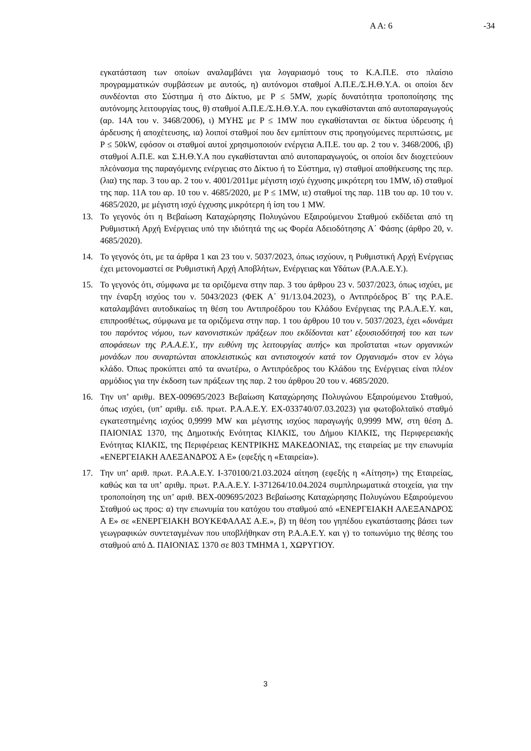Α Α: 6 -34
εγκατάσταση των οποίων αναλαμβάνει για λογαριασμό τους το Κ.Α.Π.Ε. στο πλαίσιο προγραμματικών συμβάσεων με αυτούς, η) αυτόνομοι σταθμοί Α.Π.Ε./Σ.Η.Θ.Υ.Α. οι οποίοι δεν συνδέονται στο Σύστημα ή στο Δίκτυο, με P ≤ 5MW, χωρίς δυνατότητα τροποποίησης της αυτόνομης λειτουργίας τους, θ) σταθμοί Α.Π.Ε./Σ.Η.Θ.Υ.Α. που εγκαθίστανται από αυτοπαραγωγούς (αρ. 14Α του ν. 3468/2006), ι) ΜΥΗΣ με P ≤ 1MW που εγκαθίστανται σε δίκτυα ύδρευσης ή άρδευσης ή αποχέτευσης, ια) λοιποί σταθμοί που δεν εμπίπτουν στις προηγούμενες περιπτώσεις, με P ≤ 50kW, εφόσον οι σταθμοί αυτοί χρησιμοποιούν ενέργεια Α.Π.Ε. του αρ. 2 του ν. 3468/2006, ιβ) σταθμοί Α.Π.Ε. και Σ.Η.Θ.Υ.Α που εγκαθίστανται από αυτοπαραγωγούς, οι οποίοι δεν διοχετεύουν πλεόνασμα της παραγόμενης ενέργειας στο Δίκτυο ή το Σύστημα, ιγ) σταθμοί αποθήκευσης της περ. (λια) της παρ. 3 του αρ. 2 του ν. 4001/2011με μέγιστη ισχύ έγχυσης μικρότερη του 1MW, ιδ) σταθμοί της παρ. 11Α του αρ. 10 του ν. 4685/2020, με P ≤ 1MW, ιε) σταθμοί της παρ. 11Β του αρ. 10 του ν. 4685/2020, με μέγιστη ισχύ έγχυσης μικρότερη ή ίση του 1 MW.
13. Το γεγονός ότι η Βεβαίωση Καταχώρησης Πολυγώνου Εξαιρούμενου Σταθμού εκδίδεται από τη Ρυθμιστική Αρχή Ενέργειας υπό την ιδιότητά της ως Φορέα Αδειοδότησης Α΄ Φάσης (άρθρο 20, ν. 4685/2020).
14. Το γεγονός ότι, με τα άρθρα 1 και 23 του ν. 5037/2023, όπως ισχύουν, η Ρυθμιστική Αρχή Ενέργειας έχει μετονομαστεί σε Ρυθμιστική Αρχή Αποβλήτων, Ενέργειας και Υδάτων (Ρ.Α.Α.Ε.Υ.).
15. Το γεγονός ότι, σύμφωνα με τα οριζόμενα στην παρ. 3 του άρθρου 23 ν. 5037/2023, όπως ισχύει, με την έναρξη ισχύος του ν. 5043/2023 (ΦΕΚ Α΄ 91/13.04.2023), ο Αντιπρόεδρος Β΄ της Ρ.Α.Ε. καταλαμβάνει αυτοδικαίως τη θέση του Αντιπροέδρου του Κλάδου Ενέργειας της Ρ.Α.Α.Ε.Υ. και, επιπροσθέτως, σύμφωνα με τα οριζόμενα στην παρ. 1 του άρθρου 10 του ν. 5037/2023, έχει «δυνάμει του παρόντος νόμου, των κανονιστικών πράξεων που εκδίδονται κατ’ εξουσιοδότησή του και των αποφάσεων της Ρ.Α.Α.Ε.Υ., την ευθύνη της λειτουργίας αυτής» και προΐσταται «των οργανικών μονάδων που συναρτώνται αποκλειστικώς και αντιστοιχούν κατά τον Οργανισμό» στον εν λόγω κλάδο. Όπως προκύπτει από τα ανωτέρω, ο Αντιπρόεδρος του Κλάδου της Ενέργειας είναι πλέον αρμόδιος για την έκδοση των πράξεων της παρ. 2 του άρθρου 20 του ν. 4685/2020.
16. Την υπ’ αριθμ. ΒΕΧ-009695/2023 Βεβαίωση Καταχώρησης Πολυγώνου Εξαιρούμενου Σταθμού, όπως ισχύει, (υπ’ αριθμ. ειδ. πρωτ. Ρ.Α.Α.Ε.Υ. ΕΧ-033740/07.03.2023) για φωτοβολταϊκό σταθμό εγκατεστημένης ισχύος 0,9999 MW και μέγιστης ισχύος παραγωγής 0,9999 MW, στη θέση Δ. ΠΑΙΟΝΙΑΣ 1370, της Δημοτικής Ενότητας ΚΙΛΚΙΣ, του Δήμου ΚΙΛΚΙΣ, της Περιφερειακής Ενότητας ΚΙΛΚΙΣ, της Περιφέρειας ΚΕΝΤΡΙΚΗΣ ΜΑΚΕΔΟΝΙΑΣ, της εταιρείας με την επωνυμία «ΕΝΕΡΓΕΙΑΚΗ ΑΛΕΞΑΝΔΡΟΣ Α Ε» (εφεξής η «Εταιρεία»).
17. Την υπ’ αριθ. πρωτ. Ρ.Α.Α.Ε.Υ. Ι-370100/21.03.2024 αίτηση (εφεξής η «Αίτηση») της Εταιρείας, καθώς και τα υπ’ αριθμ. πρωτ. Ρ.Α.Α.Ε.Υ. Ι-371264/10.04.2024 συμπληρωματικά στοιχεία, για την τροποποίηση της υπ’ αριθ. ΒΕΧ-009695/2023 Βεβαίωσης Καταχώρησης Πολυγώνου Εξαιρούμενου Σταθμού ως προς: α) την επωνυμία του κατόχου του σταθμού από «ΕΝΕΡΓΕΙΑΚΗ ΑΛΕΞΑΝΔΡΟΣ Α Ε» σε «ΕΝΕΡΓΕΙΑΚΗ ΒΟΥΚΕΦΑΛΑΣ Α.Ε.», β) τη θέση του γηπέδου εγκατάστασης βάσει των γεωγραφικών συντεταγμένων που υποβλήθηκαν στη Ρ.Α.Α.Ε.Υ. και γ) το τοπωνύμιο της θέσης του σταθμού από Δ. ΠΑΙΟΝΙΑΣ 1370 σε 803 ΤΜΗΜΑ 1, ΧΩΡΥΓΙΟΥ.
3